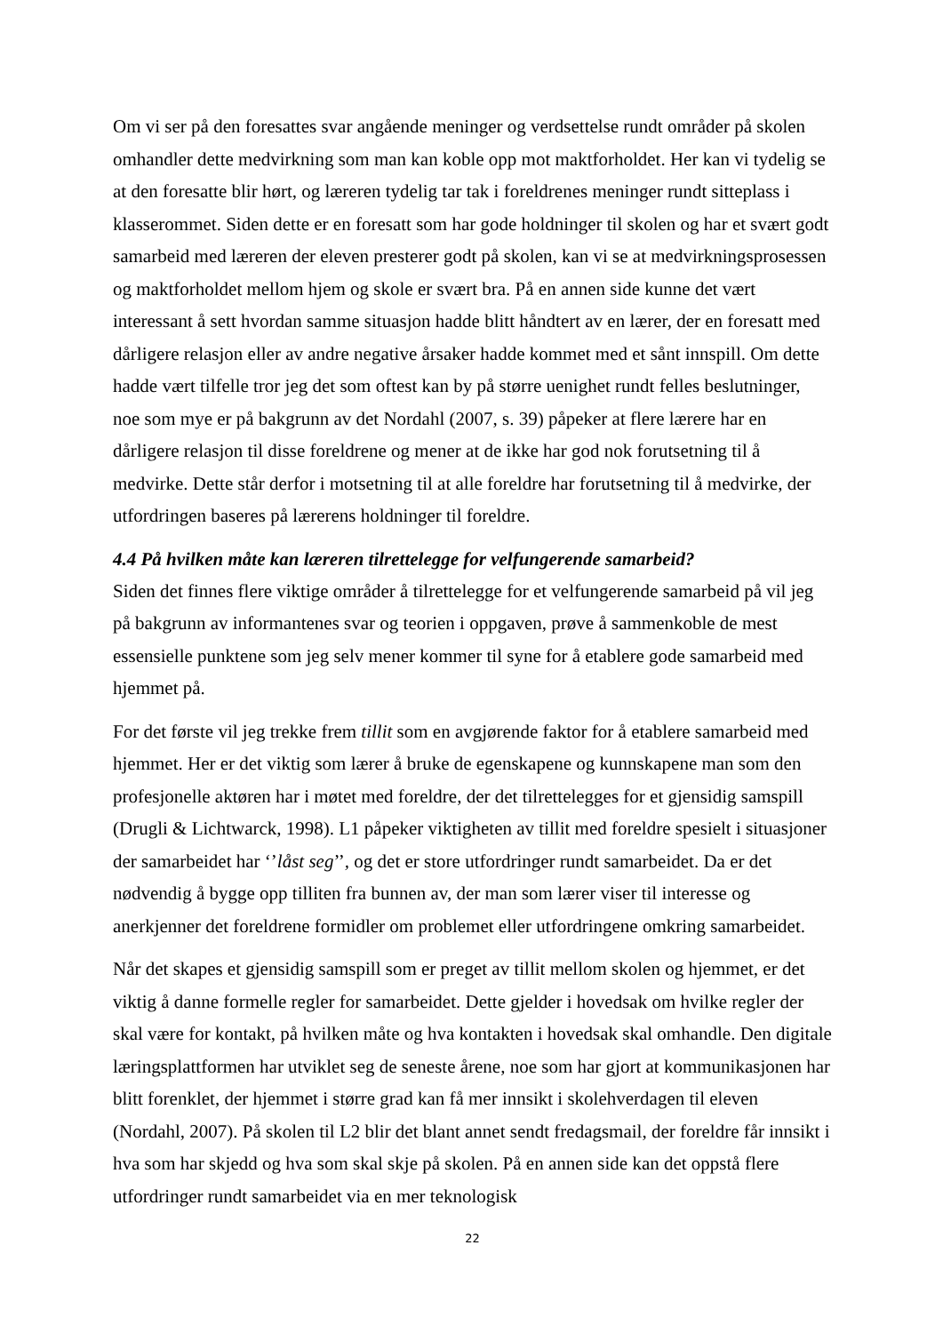Om vi ser på den foresattes svar angående meninger og verdsettelse rundt områder på skolen omhandler dette medvirkning som man kan koble opp mot maktforholdet. Her kan vi tydelig se at den foresatte blir hørt, og læreren tydelig tar tak i foreldrenes meninger rundt sitteplass i klasserommet. Siden dette er en foresatt som har gode holdninger til skolen og har et svært godt samarbeid med læreren der eleven presterer godt på skolen, kan vi se at medvirkningsprosessen og maktforholdet mellom hjem og skole er svært bra. På en annen side kunne det vært interessant å sett hvordan samme situasjon hadde blitt håndtert av en lærer, der en foresatt med dårligere relasjon eller av andre negative årsaker hadde kommet med et sånt innspill. Om dette hadde vært tilfelle tror jeg det som oftest kan by på større uenighet rundt felles beslutninger, noe som mye er på bakgrunn av det Nordahl (2007, s. 39) påpeker at flere lærere har en dårligere relasjon til disse foreldrene og mener at de ikke har god nok forutsetning til å medvirke. Dette står derfor i motsetning til at alle foreldre har forutsetning til å medvirke, der utfordringen baseres på lærerens holdninger til foreldre.
4.4 På hvilken måte kan læreren tilrettelegge for velfungerende samarbeid?
Siden det finnes flere viktige områder å tilrettelegge for et velfungerende samarbeid på vil jeg på bakgrunn av informantenes svar og teorien i oppgaven, prøve å sammenkoble de mest essensielle punktene som jeg selv mener kommer til syne for å etablere gode samarbeid med hjemmet på.
For det første vil jeg trekke frem tillit som en avgjørende faktor for å etablere samarbeid med hjemmet. Her er det viktig som lærer å bruke de egenskapene og kunnskapene man som den profesjonelle aktøren har i møtet med foreldre, der det tilrettelegges for et gjensidig samspill (Drugli & Lichtwarck, 1998). L1 påpeker viktigheten av tillit med foreldre spesielt i situasjoner der samarbeidet har ‘’låst seg’’, og det er store utfordringer rundt samarbeidet. Da er det nødvendig å bygge opp tilliten fra bunnen av, der man som lærer viser til interesse og anerkjenner det foreldrene formidler om problemet eller utfordringene omkring samarbeidet.
Når det skapes et gjensidig samspill som er preget av tillit mellom skolen og hjemmet, er det viktig å danne formelle regler for samarbeidet. Dette gjelder i hovedsak om hvilke regler der skal være for kontakt, på hvilken måte og hva kontakten i hovedsak skal omhandle. Den digitale læringsplattformen har utviklet seg de seneste årene, noe som har gjort at kommunikasjonen har blitt forenklet, der hjemmet i større grad kan få mer innsikt i skolehverdagen til eleven (Nordahl, 2007). På skolen til L2 blir det blant annet sendt fredagsmail, der foreldre får innsikt i hva som har skjedd og hva som skal skje på skolen. På en annen side kan det oppstå flere utfordringer rundt samarbeidet via en mer teknologisk
22